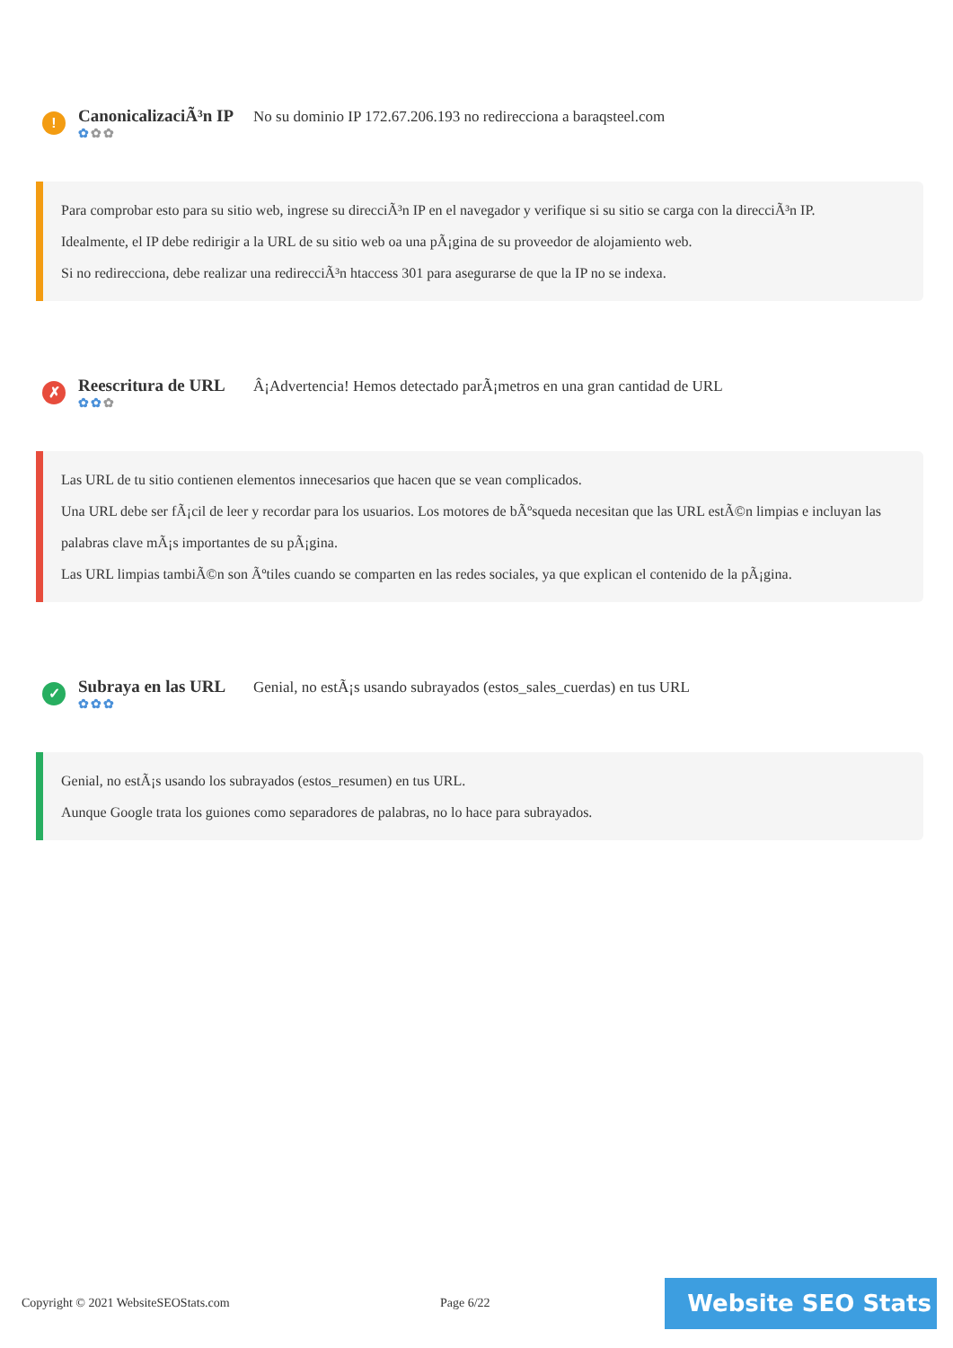!
CanonicalizaciÃ³n IP
✿✿✿
No su dominio IP 172.67.206.193 no redirecciona a baraqsteel.com
Para comprobar esto para su sitio web, ingrese su direcciÃ³n IP en el navegador y verifique si su sitio se carga con la direcciÃ³n IP.
Idealmente, el IP debe redirigir a la URL de su sitio web oa una pÃ¡gina de su proveedor de alojamiento web.
Si no redirecciona, debe realizar una redirecciÃ³n htaccess 301 para asegurarse de que la IP no se indexa.
✗
Reescritura de URL
✿✿✿
Â¡Advertencia! Hemos detectado parÃ¡metros en una gran cantidad de URL
Las URL de tu sitio contienen elementos innecesarios que hacen que se vean complicados.
Una URL debe ser fÃ¡cil de leer y recordar para los usuarios. Los motores de bÃºsqueda necesitan que las URL estÃ©n limpias e incluyan las palabras clave mÃ¡s importantes de su pÃ¡gina.
Las URL limpias tambiÃ©n son Ãºtiles cuando se comparten en las redes sociales, ya que explican el contenido de la pÃ¡gina.
✓
Subraya en las URL
✿✿✿
Genial, no estÃ¡s usando subrayados (estos_sales_cuerdas) en tus URL
Genial, no estÃ¡s usando los subrayados (estos_resumen) en tus URL.
Aunque Google trata los guiones como separadores de palabras, no lo hace para subrayados.
Copyright © 2021 WebsiteSEOStats.com
Page 6/22 Website SEO Stats